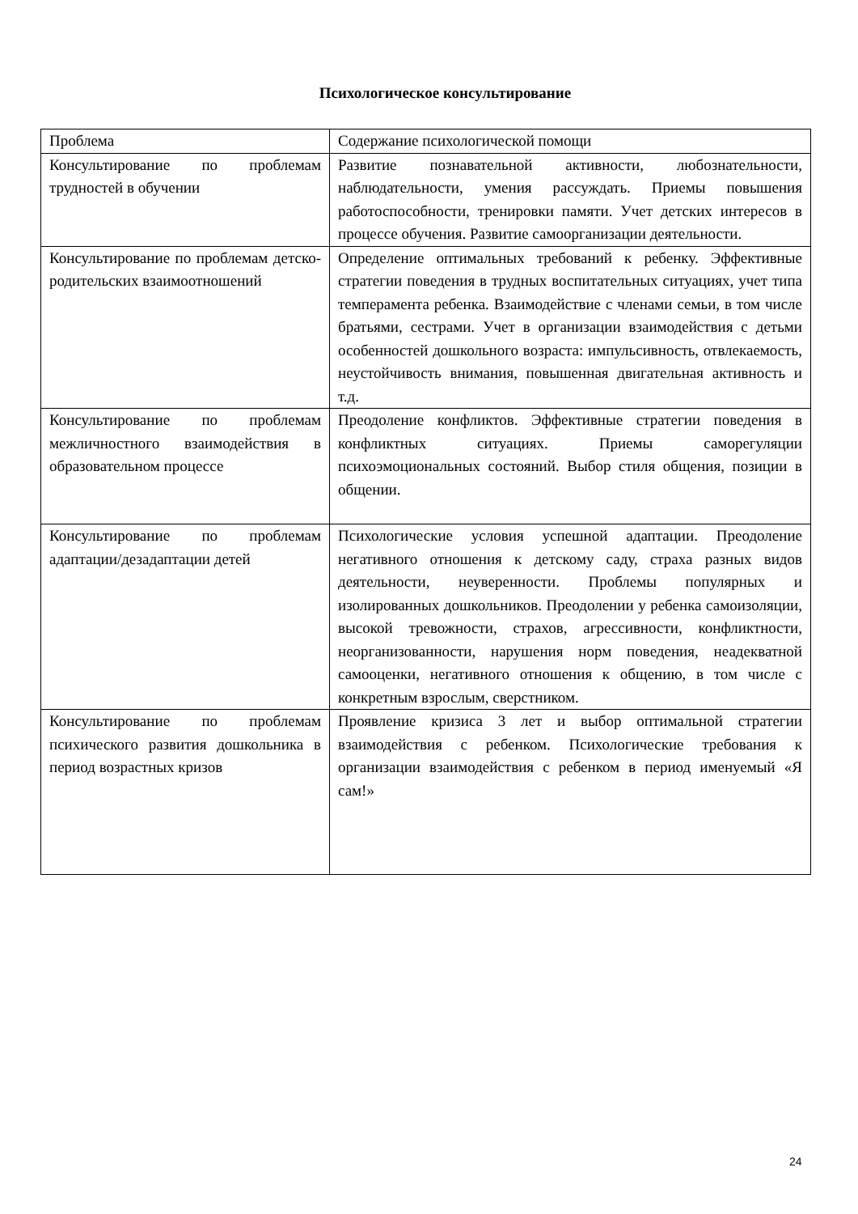Психологическое консультирование
| Проблема | Содержание психологической помощи |
| Консультирование по проблемам трудностей в обучении | Развитие познавательной активности, любознательности, наблюдательности, умения рассуждать. Приемы повышения работоспособности, тренировки памяти. Учет детских интересов в процессе обучения. Развитие самоорганизации деятельности. |
| Консультирование по проблемам детско-родительских взаимоотношений | Определение оптимальных требований к ребенку. Эффективные стратегии поведения в трудных воспитательных ситуациях, учет типа темперамента ребенка. Взаимодействие с членами семьи, в том числе братьями, сестрами. Учет в организации взаимодействия с детьми особенностей дошкольного возраста: импульсивность, отвлекаемость, неустойчивость внимания, повышенная двигательная активность и т.д. |
| Консультирование по проблемам межличностного взаимодействия в образовательном процессе | Преодоление конфликтов. Эффективные стратегии поведения в конфликтных ситуациях. Приемы саморегуляции психоэмоциональных состояний. Выбор стиля общения, позиции в общении. |
| Консультирование по проблемам адаптации/дезадаптации детей | Психологические условия успешной адаптации. Преодоление негативного отношения к детскому саду, страха разных видов деятельности, неуверенности. Проблемы популярных и изолированных дошкольников. Преодолении у ребенка самоизоляции, высокой тревожности, страхов, агрессивности, конфликтности, неорганизованности, нарушения норм поведения, неадекватной самооценки, негативного отношения к общению, в том числе с конкретным взрослым, сверстником. |
| Консультирование по проблемам психического развития дошкольника в период возрастных кризов | Проявление кризиса 3 лет и выбор оптимальной стратегии взаимодействия с ребенком. Психологические требования к организации взаимодействия с ребенком в период именуемый «Я сам!» |
24